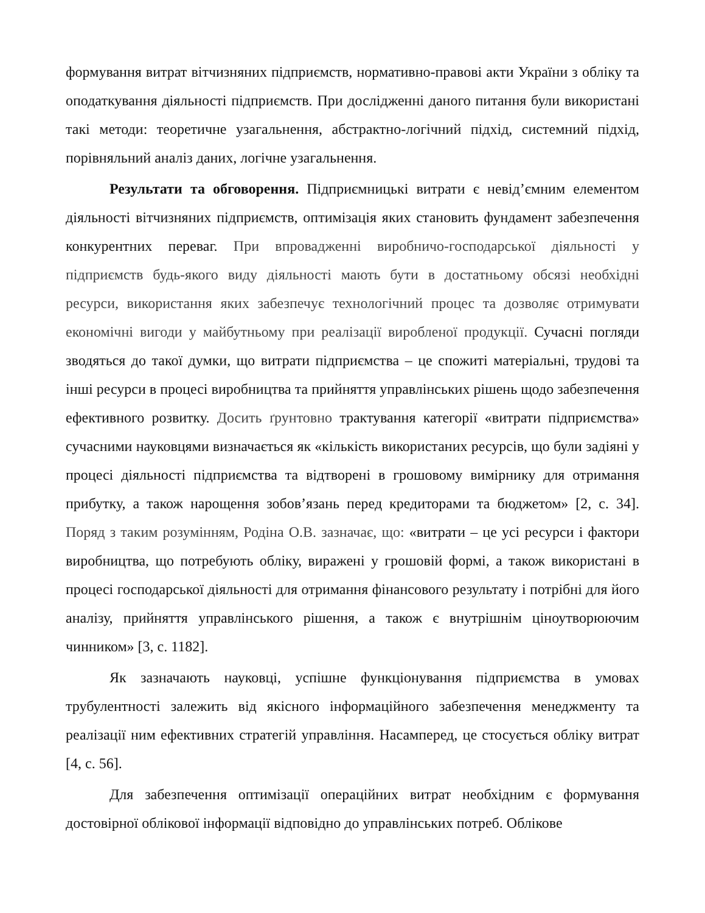формування витрат вітчизняних підприємств, нормативно-правові акти України з обліку та оподаткування діяльності підприємств. При дослідженні даного питання були використані такі методи: теоретичне узагальнення, абстрактно-логічний підхід, системний підхід, порівняльний аналіз даних, логічне узагальнення.
Результати та обговорення. Підприємницькі витрати є невід’ємним елементом діяльності вітчизняних підприємств, оптимізація яких становить фундамент забезпечення конкурентних переваг. При впровадженні виробничо-господарської діяльності у підприємств будь-якого виду діяльності мають бути в достатньому обсязі необхідні ресурси, використання яких забезпечує технологічний процес та дозволяє отримувати економічні вигоди у майбутньому при реалізації виробленої продукції. Сучасні погляди зводяться до такої думки, що витрати підприємства – це спожиті матеріальні, трудові та інші ресурси в процесі виробництва та прийняття управлінських рішень щодо забезпечення ефективного розвитку. Досить ґрунтовно трактування категорії «витрати підприємства» сучасними науковцями визначається як «кількість використаних ресурсів, що були задіяні у процесі діяльності підприємства та відтворені в грошовому вимірнику для отримання прибутку, а також нарощення зобов’язань перед кредиторами та бюджетом» [2, с. 34]. Поряд з таким розумінням, Родіна О.В. зазначає, що: «витрати – це усі ресурси і фактори виробництва, що потребують обліку, виражені у грошовій формі, а також використані в процесі господарської діяльності для отримання фінансового результату і потрібні для його аналізу, прийняття управлінського рішення, а також є внутрішнім ціноутворюючим чинником» [3, с. 1182].
Як зазначають науковці, успішне функціонування підприємства в умовах трубулентності залежить від якісного інформаційного забезпечення менеджменту та реалізації ним ефективних стратегій управління. Насамперед, це стосується обліку витрат [4, с. 56].
Для забезпечення оптимізації операційних витрат необхідним є формування достовірної облікової інформації відповідно до управлінських потреб. Облікове